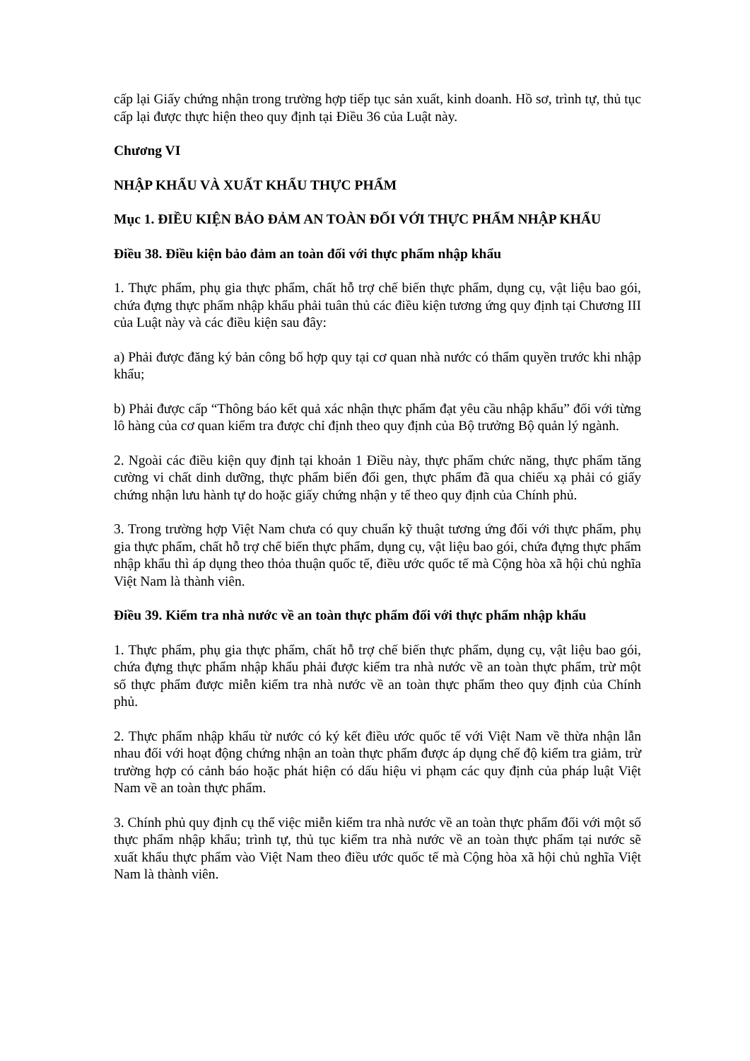cấp lại Giấy chứng nhận trong trường hợp tiếp tục sản xuất, kinh doanh. Hồ sơ, trình tự, thủ tục cấp lại được thực hiện theo quy định tại Điều 36 của Luật này.
Chương VI
NHẬP KHẨU VÀ XUẤT KHẨU THỰC PHẨM
Mục 1. ĐIỀU KIỆN BẢO ĐẢM AN TOÀN ĐỐI VỚI THỰC PHẨM NHẬP KHẨU
Điều 38. Điều kiện bảo đảm an toàn đối với thực phẩm nhập khẩu
1. Thực phẩm, phụ gia thực phẩm, chất hỗ trợ chế biến thực phẩm, dụng cụ, vật liệu bao gói, chứa đựng thực phẩm nhập khẩu phải tuân thủ các điều kiện tương ứng quy định tại Chương III của Luật này và các điều kiện sau đây:
a) Phải được đăng ký bản công bố hợp quy tại cơ quan nhà nước có thẩm quyền trước khi nhập khẩu;
b) Phải được cấp “Thông báo kết quả xác nhận thực phẩm đạt yêu cầu nhập khẩu” đối với từng lô hàng của cơ quan kiểm tra được chỉ định theo quy định của Bộ trưởng Bộ quản lý ngành.
2. Ngoài các điều kiện quy định tại khoản 1 Điều này, thực phẩm chức năng, thực phẩm tăng cường vi chất dinh dưỡng, thực phẩm biến đổi gen, thực phẩm đã qua chiếu xạ phải có giấy chứng nhận lưu hành tự do hoặc giấy chứng nhận y tế theo quy định của Chính phủ.
3. Trong trường hợp Việt Nam chưa có quy chuẩn kỹ thuật tương ứng đối với thực phẩm, phụ gia thực phẩm, chất hỗ trợ chế biến thực phẩm, dụng cụ, vật liệu bao gói, chứa đựng thực phẩm nhập khẩu thì áp dụng theo thỏa thuận quốc tế, điều ước quốc tế mà Cộng hòa xã hội chủ nghĩa Việt Nam là thành viên.
Điều 39. Kiểm tra nhà nước về an toàn thực phẩm đối với thực phẩm nhập khẩu
1. Thực phẩm, phụ gia thực phẩm, chất hỗ trợ chế biến thực phẩm, dụng cụ, vật liệu bao gói, chứa đựng thực phẩm nhập khẩu phải được kiểm tra nhà nước về an toàn thực phẩm, trừ một số thực phẩm được miễn kiểm tra nhà nước về an toàn thực phẩm theo quy định của Chính phủ.
2. Thực phẩm nhập khẩu từ nước có ký kết điều ước quốc tế với Việt Nam về thừa nhận lẫn nhau đối với hoạt động chứng nhận an toàn thực phẩm được áp dụng chế độ kiểm tra giảm, trừ trường hợp có cảnh báo hoặc phát hiện có dấu hiệu vi phạm các quy định của pháp luật Việt Nam về an toàn thực phẩm.
3. Chính phủ quy định cụ thể việc miễn kiểm tra nhà nước về an toàn thực phẩm đối với một số thực phẩm nhập khẩu; trình tự, thủ tục kiểm tra nhà nước về an toàn thực phẩm tại nước sẽ xuất khẩu thực phẩm vào Việt Nam theo điều ước quốc tế mà Cộng hòa xã hội chủ nghĩa Việt Nam là thành viên.